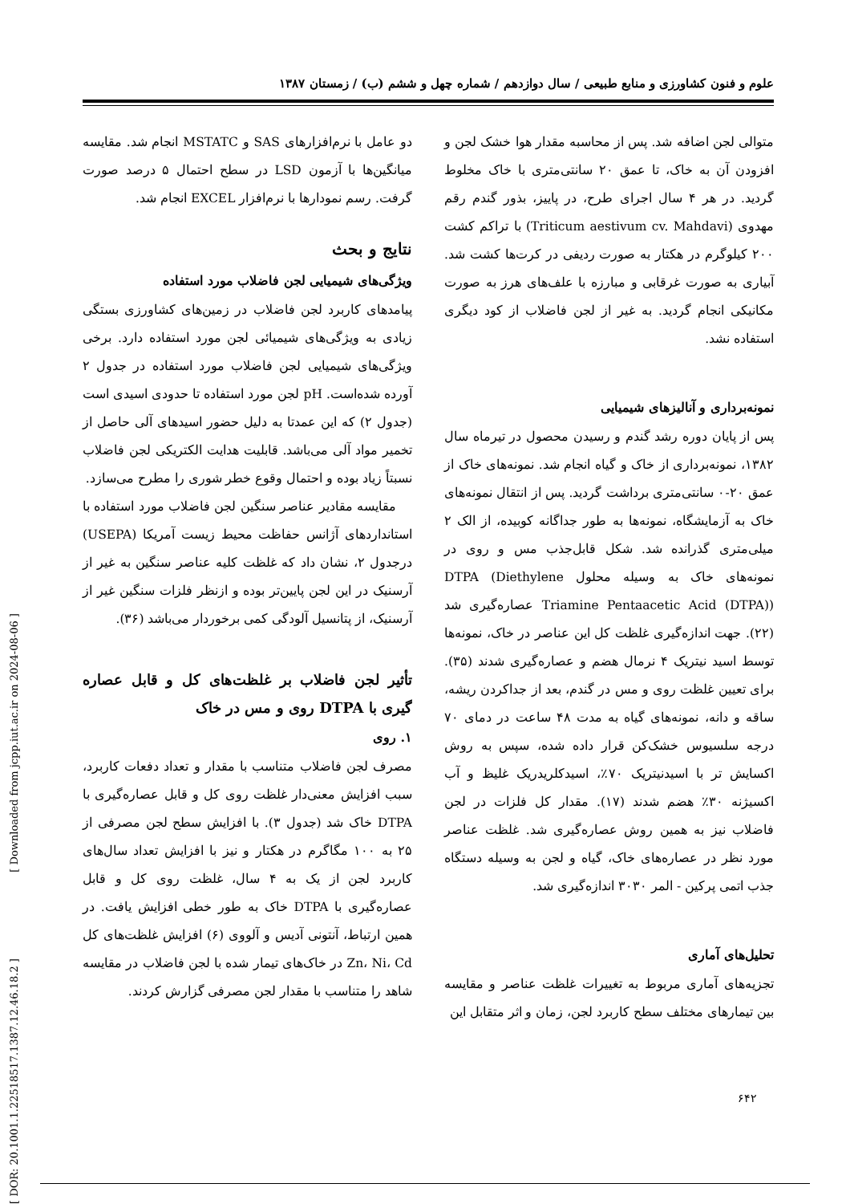علوم و فنون کشاورزی و منابع طبیعی / سال دوازدهم / شماره چهل و ششم (ب) / زمستان ۱۳۸۷
متوالی لجن اضافه شد. پس از محاسبه مقدار هوا خشک لجن و افزودن آن به خاک، تا عمق ۲۰ سانتی‌متری با خاک مخلوط گردید. در هر ۴ سال اجرای طرح، در پاییز، بذور گندم رقم مهدوی (Triticum aestivum cv. Mahdavi) با تراکم کشت ۲۰۰ کیلوگرم در هکتار به صورت ردیفی در کرت‌ها کشت شد. آبیاری به صورت غرقابی و مبارزه با علف‌های هرز به صورت مکانیکی انجام گردید. به غیر از لجن فاضلاب از کود دیگری استفاده نشد.
نمونه‌برداری و آنالیزهای شیمیایی
پس از پایان دوره رشد گندم و رسیدن محصول در تیرماه سال ۱۳۸۲، نمونه‌برداری از خاک و گیاه انجام شد. نمونه‌های خاک از عمق ۲۰-۰ سانتی‌متری برداشت گردید. پس از انتقال نمونه‌های خاک به آزمایشگاه، نمونه‌ها به طور جداگانه کوبیده، از الک ۲ میلی‌متری گذرانده شد. شکل قابل‌جذب مس و روی در نمونه‌های خاک به وسیله محلول DTPA (Diethylene Triamine Pentaacetic Acid (DTPA)) عصاره‌گیری شد (۲۲). جهت اندازه‌گیری غلظت کل این عناصر در خاک، نمونه‌ها توسط اسید نیتریک ۴ نرمال هضم و عصاره‌گیری شدند (۳۵). برای تعیین غلظت روی و مس در گندم، بعد از جداکردن ریشه، ساقه و دانه، نمونه‌های گیاه به مدت ۴۸ ساعت در دمای ۷۰ درجه سلسیوس خشک‌کن قرار داده شده، سپس به روش اکسایش تر با اسیدنیتریک ۷۰٪، اسیدکلریدریک غلیظ و آب اکسیژنه ۳۰٪ هضم شدند (۱۷). مقدار کل فلزات در لجن فاضلاب نیز به همین روش عصاره‌گیری شد. غلظت عناصر مورد نظر در عصاره‌های خاک، گیاه و لجن به وسیله دستگاه جذب اتمی پرکین - المر ۳۰۳۰ اندازه‌گیری شد.
تحلیل‌های آماری
تجزیه‌های آماری مربوط به تغییرات غلظت عناصر و مقایسه بین تیمارهای مختلف سطح کاربرد لجن، زمان و اثر متقابل این
دو عامل با نرم‌افزارهای SAS و MSTATC انجام شد. مقایسه میانگین‌ها با آزمون LSD در سطح احتمال ۵ درصد صورت گرفت. رسم نمودارها با نرم‌افزار EXCEL انجام شد.
نتایج و بحث
ویژگی‌های شیمیایی لجن فاضلاب مورد استفاده
پیامدهای کاربرد لجن فاضلاب در زمین‌های کشاورزی بستگی زیادی به ویژگی‌های شیمیائی لجن مورد استفاده دارد. برخی ویژگی‌های شیمیایی لجن فاضلاب مورد استفاده در جدول ۲ آورده شده‌است. pH لجن مورد استفاده تا حدودی اسیدی است (جدول ۲) که این عمدتا به دلیل حضور اسیدهای آلی حاصل از تخمیر مواد آلی می‌باشد. قابلیت هدایت الکتریکی لجن فاضلاب نسبتاً زیاد بوده و احتمال وقوع خطر شوری را مطرح می‌سازد.
مقایسه مقادیر عناصر سنگین لجن فاضلاب مورد استفاده با استانداردهای آژانس حفاظت محیط زیست آمریکا (USEPA) درجدول ۲، نشان داد که غلظت کلیه عناصر سنگین به غیر از آرسنیک در این لجن پایین‌تر بوده و ازنظر فلزات سنگین غیر از آرسنیک، از پتانسیل آلودگی کمی برخوردار می‌باشد (۳۶).
تأثیر لجن فاضلاب بر غلظت‌های کل و قابل عصاره گیری با DTPA روی و مس در خاک
۱. روی
مصرف لجن فاضلاب متناسب با مقدار و تعداد دفعات کاربرد، سبب افزایش معنی‌دار غلظت روی کل و قابل عصاره‌گیری با DTPA خاک شد (جدول ۳). با افزایش سطح لجن مصرفی از ۲۵ به ۱۰۰ مگاگرم در هکتار و نیز با افزایش تعداد سال‌های کاربرد لجن از یک به ۴ سال، غلظت روی کل و قابل عصاره‌گیری با DTPA خاک به طور خطی افزایش یافت. در همین ارتباط، آنتونی آدیس و آلووی (۶) افزایش غلظت‌های کل Zn، Ni، Cd در خاک‌های تیمار شده با لجن فاضلاب در مقایسه شاهد را متناسب با مقدار لجن مصرفی گزارش کردند.
[ DOR: 20.1001.1.22518517.1387.12.46.18.2 ] [ Downloaded from jcpp.iut.ac.ir on 2024-08-06 ]
۶۴۲